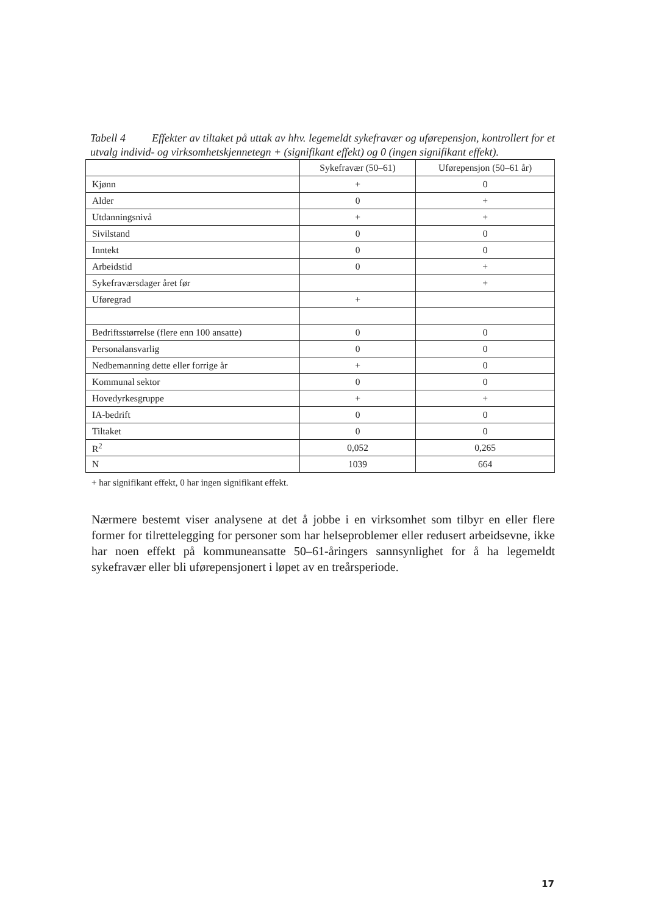Tabell 4 Effekter av tiltaket på uttak av hhv. legemeldt sykefravær og uførepensjon, kontrollert for et utvalg individ- og virksomhetskjennetegn + (signifikant effekt) og 0 (ingen signifikant effekt).
| | Sykefravær (50–61) | Uførepensjon (50–61 år) |
| --- | --- | --- |
| Kjønn | + | 0 |
| Alder | 0 | + |
| Utdanningsnivå | + | + |
| Sivilstand | 0 | 0 |
| Inntekt | 0 | 0 |
| Arbeidstid | 0 | + |
| Sykefraværsdager året før | | + |
| Uføregrad | + | |
| Bedriftsstørrelse (flere enn 100 ansatte) | 0 | 0 |
| Personalansvarlig | 0 | 0 |
| Nedbemanning dette eller forrige år | + | 0 |
| Kommunal sektor | 0 | 0 |
| Hovedyrkesgruppe | + | + |
| IA-bedrift | 0 | 0 |
| Tiltaket | 0 | 0 |
| R<sup>2</sup> | 0,052 | 0,265 |
| N | 1039 | 664 |
+ har signifikant effekt, 0 har ingen signifikant effekt.
Nærmere bestemt viser analysene at det å jobbe i en virksomhet som tilbyr en eller flere former for tilrettelegging for personer som har helseproblemer eller redusert arbeidsevne, ikke har noen effekt på kommuneansatte 50–61-åringers sannsynlighet for å ha legemeldt sykefravær eller bli uførepensjonert i løpet av en treårsperiode.
17